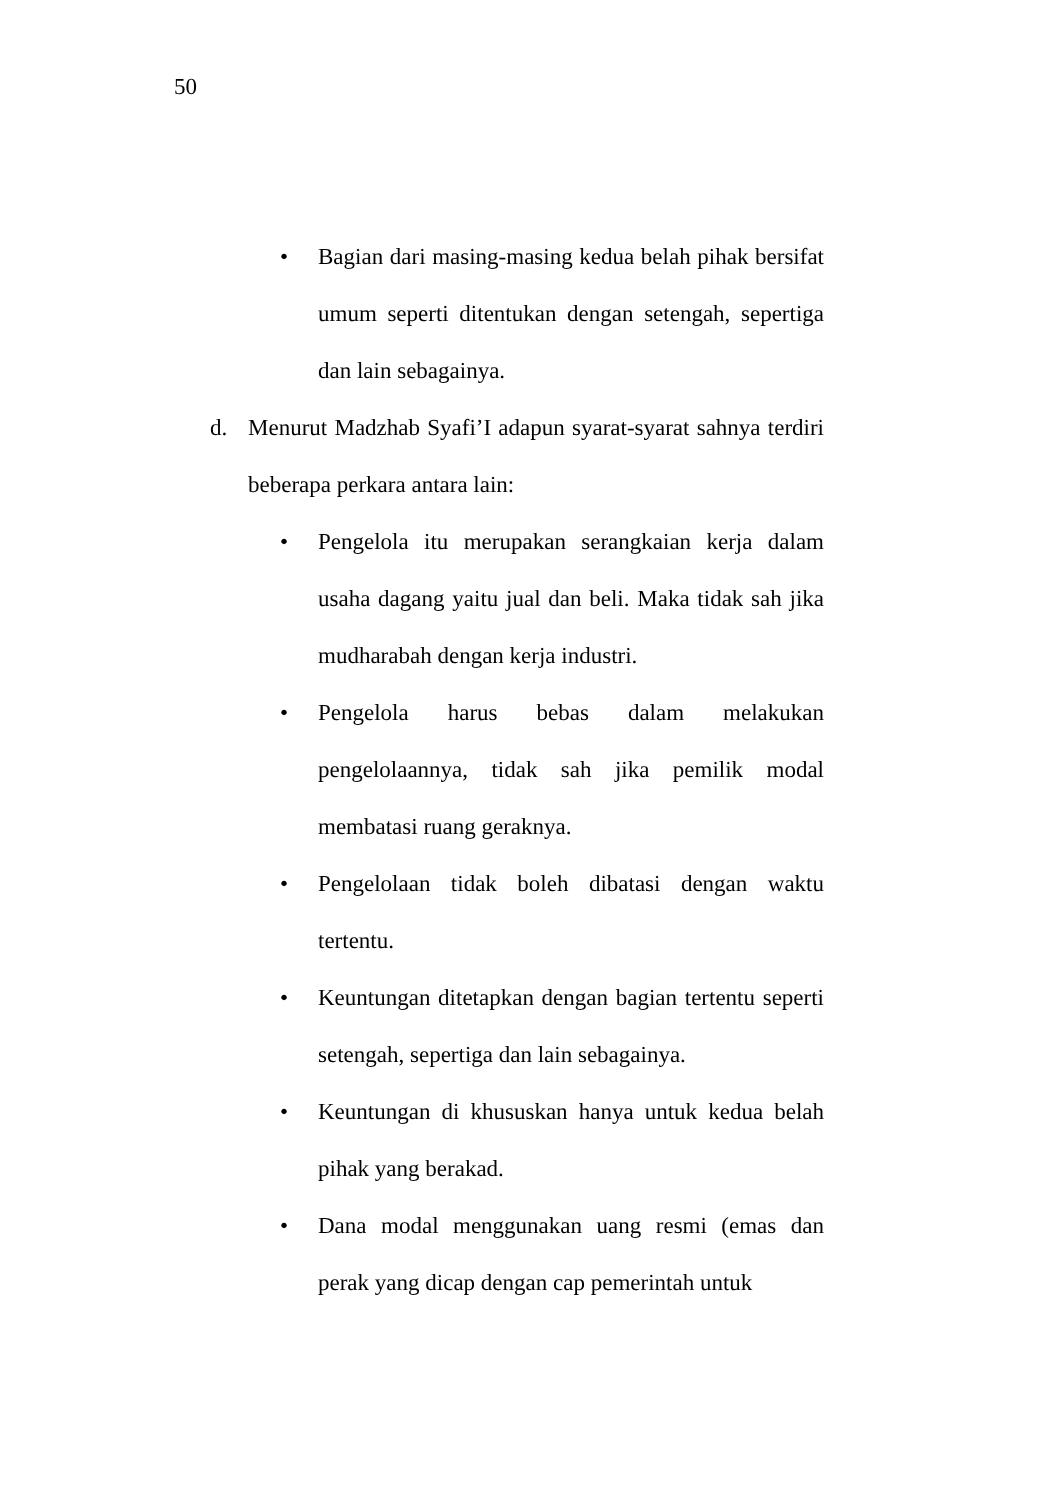50
• Bagian dari masing-masing kedua belah pihak bersifat umum seperti ditentukan dengan setengah, sepertiga dan lain sebagainya.
d. Menurut Madzhab Syafi’I adapun syarat-syarat sahnya terdiri beberapa perkara antara lain:
• Pengelola itu merupakan serangkaian kerja dalam usaha dagang yaitu jual dan beli. Maka tidak sah jika mudharabah dengan kerja industri.
• Pengelola harus bebas dalam melakukan pengelolaannya, tidak sah jika pemilik modal membatasi ruang geraknya.
• Pengelolaan tidak boleh dibatasi dengan waktu tertentu.
• Keuntungan ditetapkan dengan bagian tertentu seperti setengah, sepertiga dan lain sebagainya.
• Keuntungan di khususkan hanya untuk kedua belah pihak yang berakad.
• Dana modal menggunakan uang resmi (emas dan perak yang dicap dengan cap pemerintah untuk